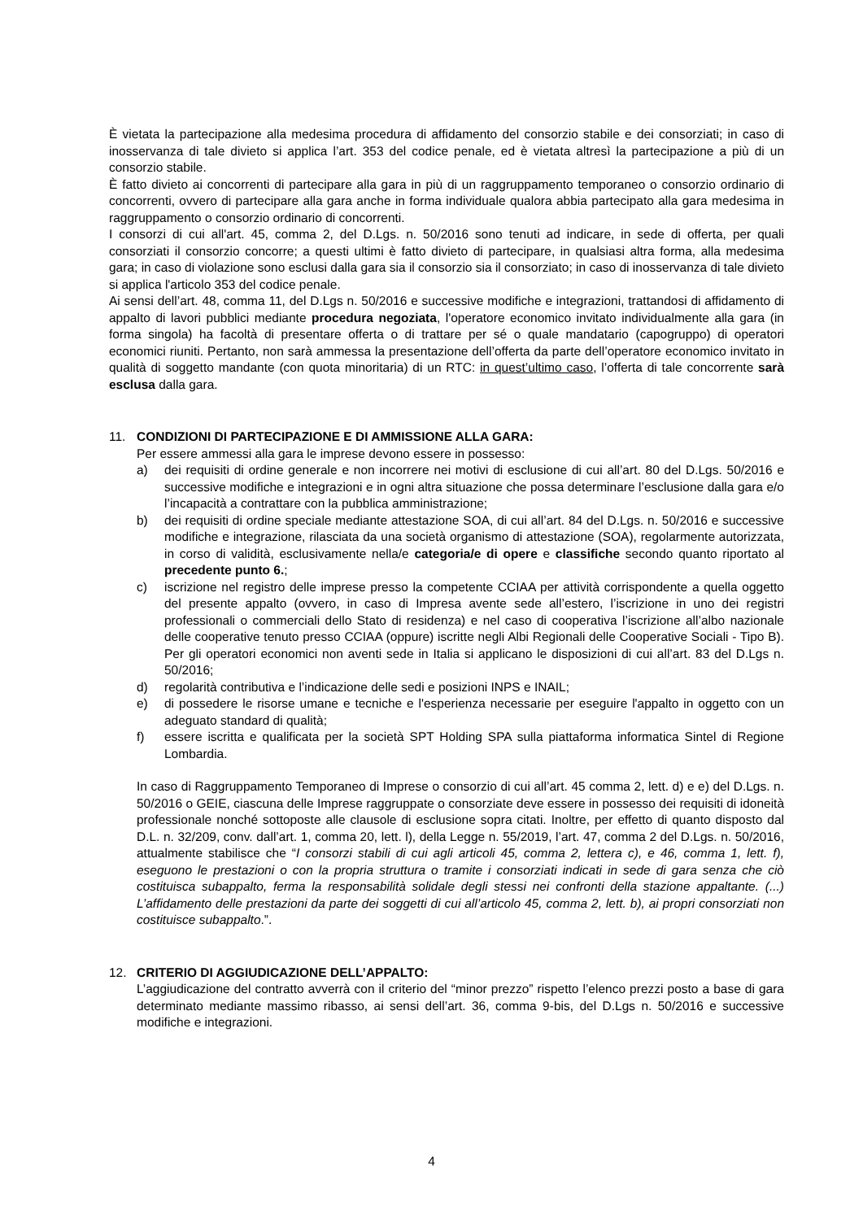È vietata la partecipazione alla medesima procedura di affidamento del consorzio stabile e dei consorziati; in caso di inosservanza di tale divieto si applica l’art. 353 del codice penale, ed è vietata altresì la partecipazione a più di un consorzio stabile.
È fatto divieto ai concorrenti di partecipare alla gara in più di un raggruppamento temporaneo o consorzio ordinario di concorrenti, ovvero di partecipare alla gara anche in forma individuale qualora abbia partecipato alla gara medesima in raggruppamento o consorzio ordinario di concorrenti.
I consorzi di cui all'art. 45, comma 2, del D.Lgs. n. 50/2016 sono tenuti ad indicare, in sede di offerta, per quali consorziati il consorzio concorre; a questi ultimi è fatto divieto di partecipare, in qualsiasi altra forma, alla medesima gara; in caso di violazione sono esclusi dalla gara sia il consorzio sia il consorziato; in caso di inosservanza di tale divieto si applica l'articolo 353 del codice penale.
Ai sensi dell’art. 48, comma 11, del D.Lgs n. 50/2016 e successive modifiche e integrazioni, trattandosi di affidamento di appalto di lavori pubblici mediante procedura negoziata, l'operatore economico invitato individualmente alla gara (in forma singola) ha facoltà di presentare offerta o di trattare per sé o quale mandatario (capogruppo) di operatori economici riuniti. Pertanto, non sarà ammessa la presentazione dell’offerta da parte dell’operatore economico invitato in qualità di soggetto mandante (con quota minoritaria) di un RTC: in quest’ultimo caso, l’offerta di tale concorrente sarà esclusa dalla gara.
11. CONDIZIONI DI PARTECIPAZIONE E DI AMMISSIONE ALLA GARA:
Per essere ammessi alla gara le imprese devono essere in possesso:
a) dei requisiti di ordine generale e non incorrere nei motivi di esclusione di cui all’art. 80 del D.Lgs. 50/2016 e successive modifiche e integrazioni e in ogni altra situazione che possa determinare l’esclusione dalla gara e/o l’incapacità a contrattare con la pubblica amministrazione;
b) dei requisiti di ordine speciale mediante attestazione SOA, di cui all’art. 84 del D.Lgs. n. 50/2016 e successive modifiche e integrazione, rilasciata da una società organismo di attestazione (SOA), regolarmente autorizzata, in corso di validità, esclusivamente nella/e categoria/e di opere e classifiche secondo quanto riportato al precedente punto 6.;
c) iscrizione nel registro delle imprese presso la competente CCIAA per attività corrispondente a quella oggetto del presente appalto (ovvero, in caso di Impresa avente sede all’estero, l’iscrizione in uno dei registri professionali o commerciali dello Stato di residenza) e nel caso di cooperativa l’iscrizione all’albo nazionale delle cooperative tenuto presso CCIAA (oppure) iscritte negli Albi Regionali delle Cooperative Sociali - Tipo B). Per gli operatori economici non aventi sede in Italia si applicano le disposizioni di cui all’art. 83 del D.Lgs n. 50/2016;
d) regolarità contributiva e l’indicazione delle sedi e posizioni INPS e INAIL;
e) di possedere le risorse umane e tecniche e l'esperienza necessarie per eseguire l'appalto in oggetto con un adeguato standard di qualità;
f) essere iscritta e qualificata per la società SPT Holding SPA sulla piattaforma informatica Sintel di Regione Lombardia.
In caso di Raggruppamento Temporaneo di Imprese o consorzio di cui all’art. 45 comma 2, lett. d) e e) del D.Lgs. n. 50/2016 o GEIE, ciascuna delle Imprese raggruppate o consorziate deve essere in possesso dei requisiti di idoneità professionale nonché sottoposte alle clausole di esclusione sopra citati. Inoltre, per effetto di quanto disposto dal D.L. n. 32/209, conv. dall’art. 1, comma 20, lett. l), della Legge n. 55/2019, l’art. 47, comma 2 del D.Lgs. n. 50/2016, attualmente stabilisce che “I consorzi stabili di cui agli articoli 45, comma 2, lettera c), e 46, comma 1, lett. f), eseguono le prestazioni o con la propria struttura o tramite i consorziati indicati in sede di gara senza che ciò costituisca subappalto, ferma la responsabilità solidale degli stessi nei confronti della stazione appaltante. (...) L’affidamento delle prestazioni da parte dei soggetti di cui all’articolo 45, comma 2, lett. b), ai propri consorziati non costituisce subappalto.”.
12. CRITERIO DI AGGIUDICAZIONE DELL’APPALTO:
L’aggiudicazione del contratto avverrà con il criterio del “minor prezzo” rispetto l’elenco prezzi posto a base di gara determinato mediante massimo ribasso, ai sensi dell’art. 36, comma 9-bis, del D.Lgs n. 50/2016 e successive modifiche e integrazioni.
4